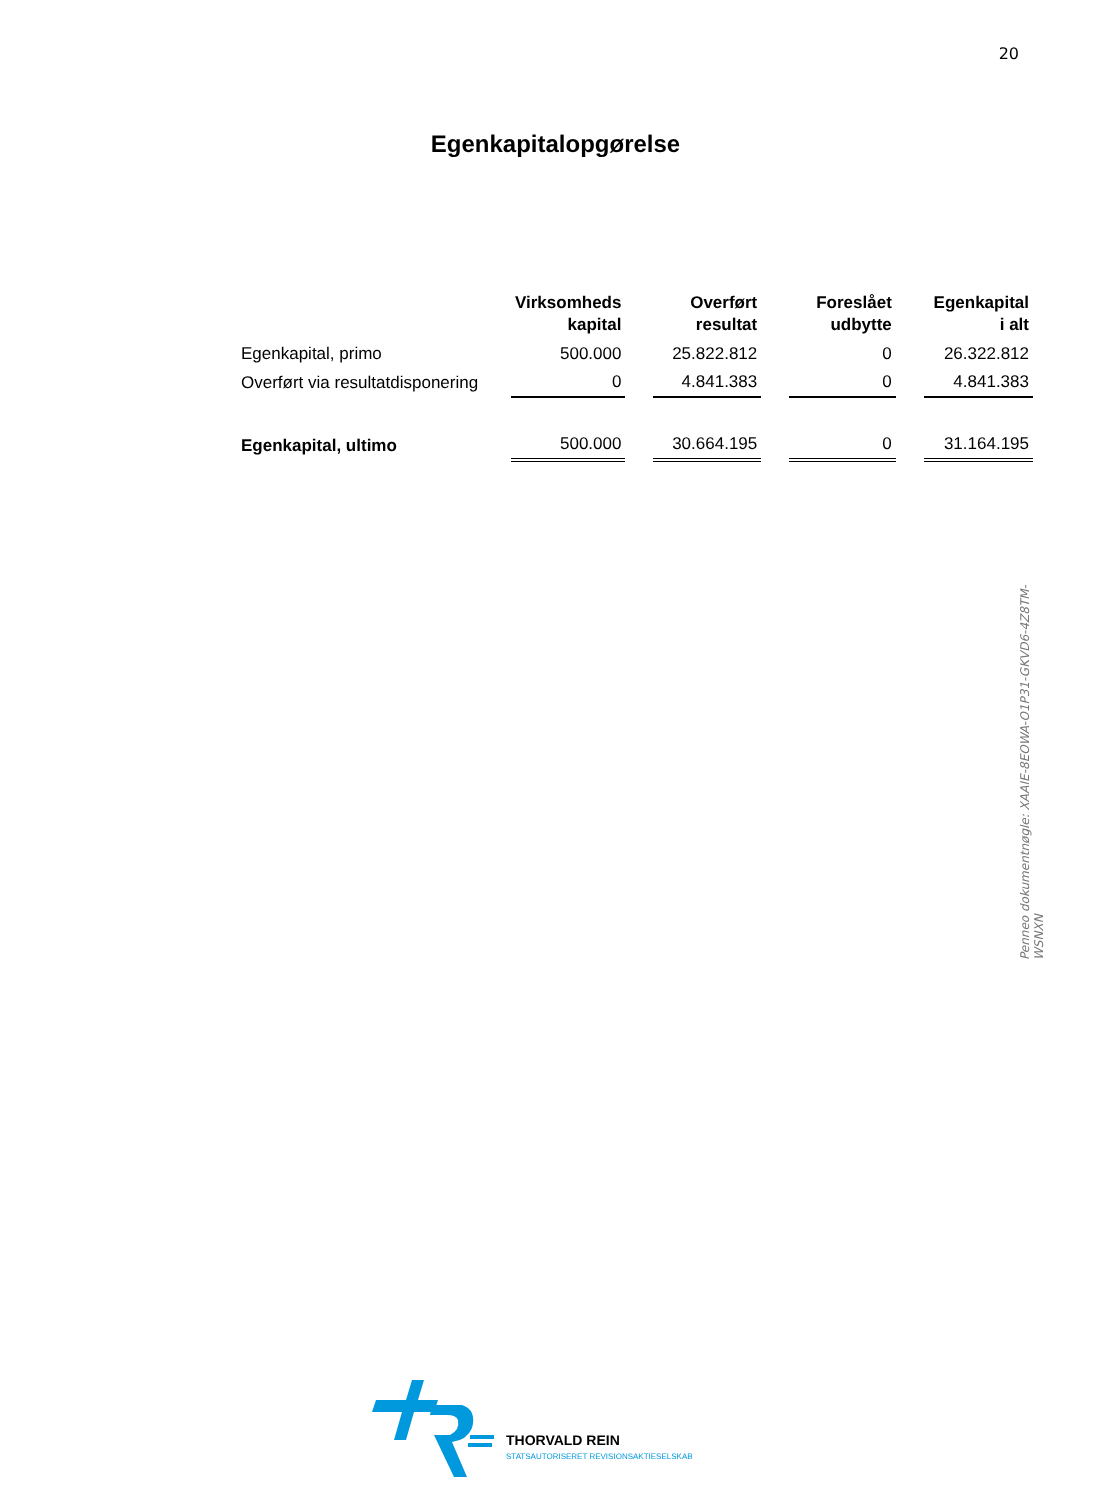20
Egenkapitalopgørelse
| | Virksomheds kapital | Overført resultat | Foreslået udbytte | Egenkapital i alt |
| --- | --- | --- | --- | --- |
| Egenkapital, primo | 500.000 | 25.822.812 | 0 | 26.322.812 |
| Overført via resultatdisponering | 0 | 4.841.383 | 0 | 4.841.383 |
| Egenkapital, ultimo | 500.000 | 30.664.195 | 0 | 31.164.195 |
Penneo dokumentnøgle: XAAIE-8EOWA-O1P31-GKVD6-4Z8TM-WSNXN
THORVALD REIN
STATSAUTORISERET REVISIONSAKTIESELSKAB